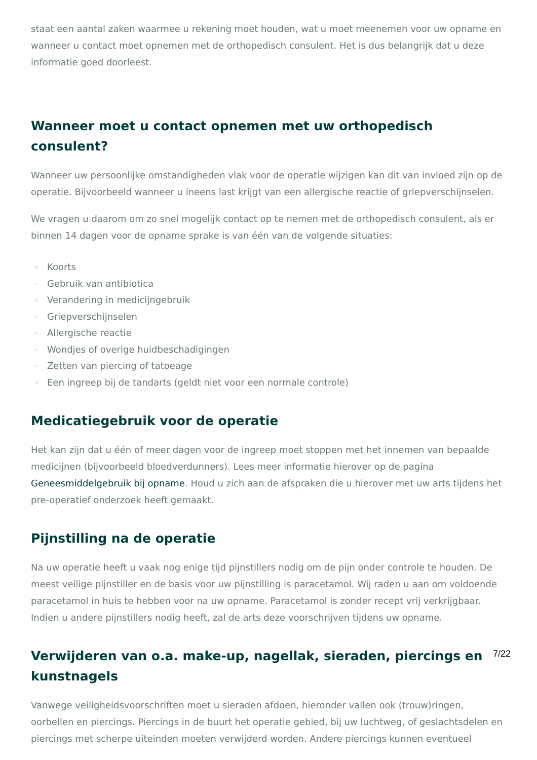staat een aantal zaken waarmee u rekening moet houden, wat u moet meenemen voor uw opname en wanneer u contact moet opnemen met de orthopedisch consulent. Het is dus belangrijk dat u deze informatie goed doorleest.
Wanneer moet u contact opnemen met uw orthopedisch consulent?
Wanneer uw persoonlijke omstandigheden vlak voor de operatie wijzigen kan dit van invloed zijn op de operatie. Bijvoorbeeld wanneer u ineens last krijgt van een allergische reactie of griepverschijnselen.
We vragen u daarom om zo snel mogelijk contact op te nemen met de orthopedisch consulent, als er binnen 14 dagen voor de opname sprake is van één van de volgende situaties:
▫ Koorts
▫ Gebruik van antibiotica
▫ Verandering in medicijngebruik
▫ Griepverschijnselen
▫ Allergische reactie
▫ Wondjes of overige huidbeschadigingen
▫ Zetten van piercing of tatoeage
▫ Een ingreep bij de tandarts (geldt niet voor een normale controle)
Medicatiegebruik voor de operatie
Het kan zijn dat u één of meer dagen voor de ingreep moet stoppen met het innemen van bepaalde medicijnen (bijvoorbeeld bloedverdunners). Lees meer informatie hierover op de pagina Geneesmiddelgebruik bij opname. Houd u zich aan de afspraken die u hierover met uw arts tijdens het pre-operatief onderzoek heeft gemaakt.
Pijnstilling na de operatie
Na uw operatie heeft u vaak nog enige tijd pijnstillers nodig om de pijn onder controle te houden. De meest veilige pijnstiller en de basis voor uw pijnstilling is paracetamol. Wij raden u aan om voldoende paracetamol in huis te hebben voor na uw opname. Paracetamol is zonder recept vrij verkrijgbaar. Indien u andere pijnstillers nodig heeft, zal de arts deze voorschrijven tijdens uw opname.
Verwijderen van o.a. make-up, nagellak, sieraden, piercings en kunstnagels
Vanwege veiligheidsvoorschriften moet u sieraden afdoen, hieronder vallen ook (trouw)ringen, oorbellen en piercings. Piercings in de buurt het operatie gebied, bij uw luchtweg, of geslachtsdelen en piercings met scherpe uiteinden moeten verwijderd worden. Andere piercings kunnen eventueel
7/22